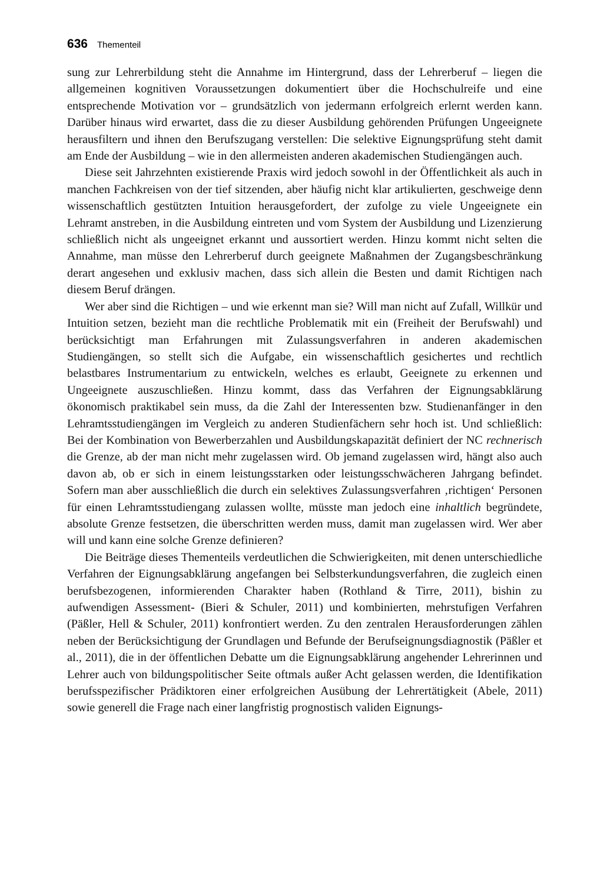636 Thementeil
sung zur Lehrerbildung steht die Annahme im Hintergrund, dass der Lehrerberuf – liegen die allgemeinen kognitiven Voraussetzungen dokumentiert über die Hochschulreife und eine entsprechende Motivation vor – grundsätzlich von jedermann erfolgreich erlernt werden kann. Darüber hinaus wird erwartet, dass die zu dieser Ausbildung gehörenden Prüfungen Ungeeignete herausfiltern und ihnen den Berufszugang verstellen: Die selektive Eignungsprüfung steht damit am Ende der Ausbildung – wie in den allermeisten anderen akademischen Studiengängen auch.
Diese seit Jahrzehnten existierende Praxis wird jedoch sowohl in der Öffentlichkeit als auch in manchen Fachkreisen von der tief sitzenden, aber häufig nicht klar artikulierten, geschweige denn wissenschaftlich gestützten Intuition herausgefordert, der zufolge zu viele Ungeeignete ein Lehramt anstreben, in die Ausbildung eintreten und vom System der Ausbildung und Lizenzierung schließlich nicht als ungeeignet erkannt und aussortiert werden. Hinzu kommt nicht selten die Annahme, man müsse den Lehrerberuf durch geeignete Maßnahmen der Zugangsbeschränkung derart angesehen und exklusiv machen, dass sich allein die Besten und damit Richtigen nach diesem Beruf drängen.
Wer aber sind die Richtigen – und wie erkennt man sie? Will man nicht auf Zufall, Willkür und Intuition setzen, bezieht man die rechtliche Problematik mit ein (Freiheit der Berufswahl) und berücksichtigt man Erfahrungen mit Zulassungsverfahren in anderen akademischen Studiengängen, so stellt sich die Aufgabe, ein wissenschaftlich gesichertes und rechtlich belastbares Instrumentarium zu entwickeln, welches es erlaubt, Geeignete zu erkennen und Ungeeignete auszuschließen. Hinzu kommt, dass das Verfahren der Eignungsabklärung ökonomisch praktikabel sein muss, da die Zahl der Interessenten bzw. Studienanfänger in den Lehramtsstudiengängen im Vergleich zu anderen Studienfächern sehr hoch ist. Und schließlich: Bei der Kombination von Bewerberzahlen und Ausbildungskapazität definiert der NC rechnerisch die Grenze, ab der man nicht mehr zugelassen wird. Ob jemand zugelassen wird, hängt also auch davon ab, ob er sich in einem leistungsstarken oder leistungsschwächeren Jahrgang befindet. Sofern man aber ausschließlich die durch ein selektives Zulassungsverfahren ‚richtigen‘ Personen für einen Lehramtsstudiengang zulassen wollte, müsste man jedoch eine inhaltlich begründete, absolute Grenze festsetzen, die überschritten werden muss, damit man zugelassen wird. Wer aber will und kann eine solche Grenze definieren?
Die Beiträge dieses Thementeils verdeutlichen die Schwierigkeiten, mit denen unterschiedliche Verfahren der Eignungsabklärung angefangen bei Selbsterkundungsverfahren, die zugleich einen berufsbezogenen, informierenden Charakter haben (Rothland & Tirre, 2011), bishin zu aufwendigen Assessment- (Bieri & Schuler, 2011) und kombinierten, mehrstufigen Verfahren (Päßler, Hell & Schuler, 2011) konfrontiert werden. Zu den zentralen Herausforderungen zählen neben der Berücksichtigung der Grundlagen und Befunde der Berufseignungsdiagnostik (Päßler et al., 2011), die in der öffentlichen Debatte um die Eignungsabklärung angehender Lehrerinnen und Lehrer auch von bildungspolitischer Seite oftmals außer Acht gelassen werden, die Identifikation berufsspezifischer Prädiktoren einer erfolgreichen Ausübung der Lehrertätigkeit (Abele, 2011) sowie generell die Frage nach einer langfristig prognostisch validen Eignungs-